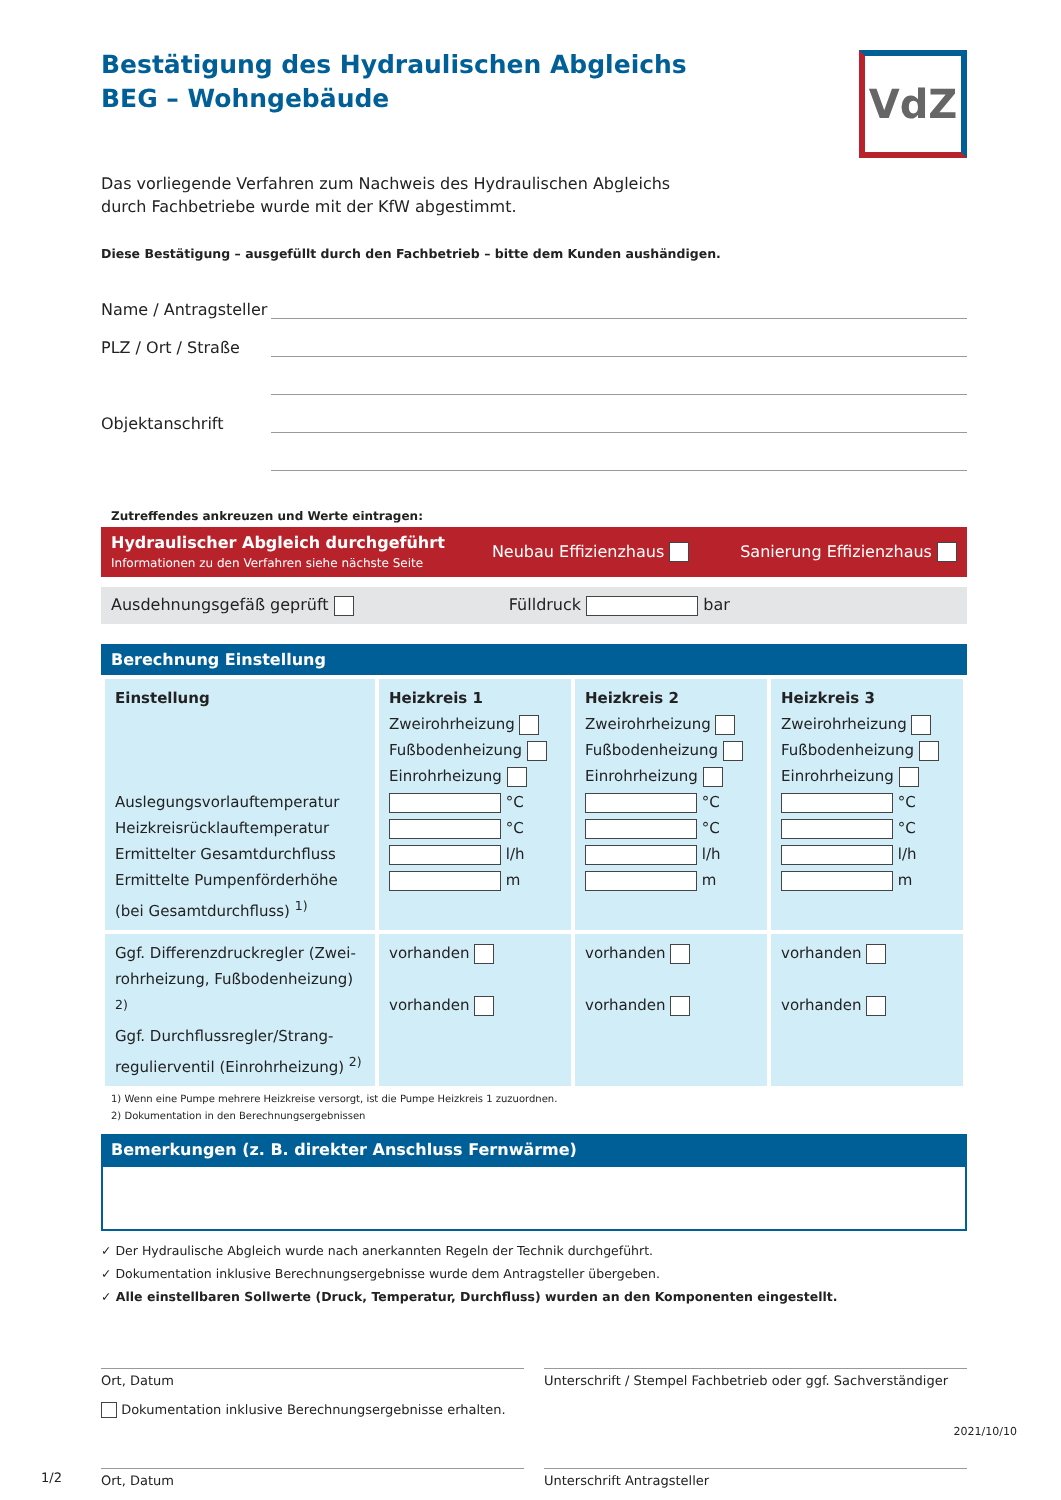Bestätigung des Hydraulischen Abgleichs BEG – Wohngebäude
VdZ
Das vorliegende Verfahren zum Nachweis des Hydraulischen Abgleichs
durch Fachbetriebe wurde mit der KfW abgestimmt.
Diese Bestätigung – ausgefüllt durch den Fachbetrieb – bitte dem Kunden aushändigen.
Name / Antragsteller
PLZ / Ort / Straße
Objektanschrift
Zutreffendes ankreuzen und Werte eintragen:
Hydraulischer Abgleich durchgeführt
Informationen zu den Verfahren siehe nächste Seite
Neubau Effizienzhaus Sanierung Effizienzhaus
Ausdehnungsgefäß geprüft Fülldruck bar
Berechnung Einstellung
| Einstellung Auslegungsvorlauftemperatur Heizkreisrücklauftemperatur Ermittelter Gesamtdurchfluss Ermittelte Pumpenförderhöhe (bei Gesamtdurchfluss) <sup>1)</sup> | Heizkreis 1 Zweirohrheizung Fußbodenheizung Einrohrheizung °C °C l/h m | Heizkreis 2 Zweirohrheizung Fußbodenheizung Einrohrheizung °C °C l/h m | Heizkreis 3 Zweirohrheizung Fußbodenheizung Einrohrheizung °C °C l/h m |
| Ggf. Differenzdruckregler (Zwei-rohrheizung, Fußbodenheizung) <sup>2)</sup> Ggf. Durchflussregler/Strang-regulierventil (Einrohrheizung) <sup>2)</sup> | vorhanden vorhanden | vorhanden vorhanden | vorhanden vorhanden |
1) Wenn eine Pumpe mehrere Heizkreise versorgt, ist die Pumpe Heizkreis 1 zuzuordnen.
2) Dokumentation in den Berechnungsergebnissen
Bemerkungen (z. B. direkter Anschluss Fernwärme)
✓ Der Hydraulische Abgleich wurde nach anerkannten Regeln der Technik durchgeführt.
✓ Dokumentation inklusive Berechnungsergebnisse wurde dem Antragsteller übergeben.
✓ Alle einstellbaren Sollwerte (Druck, Temperatur, Durchfluss) wurden an den Komponenten eingestellt.
Ort, Datum Unterschrift / Stempel Fachbetrieb oder ggf. Sachverständiger
Dokumentation inklusive Berechnungsergebnisse erhalten.
Ort, Datum Unterschrift Antragsteller
1/2
2021/10/10